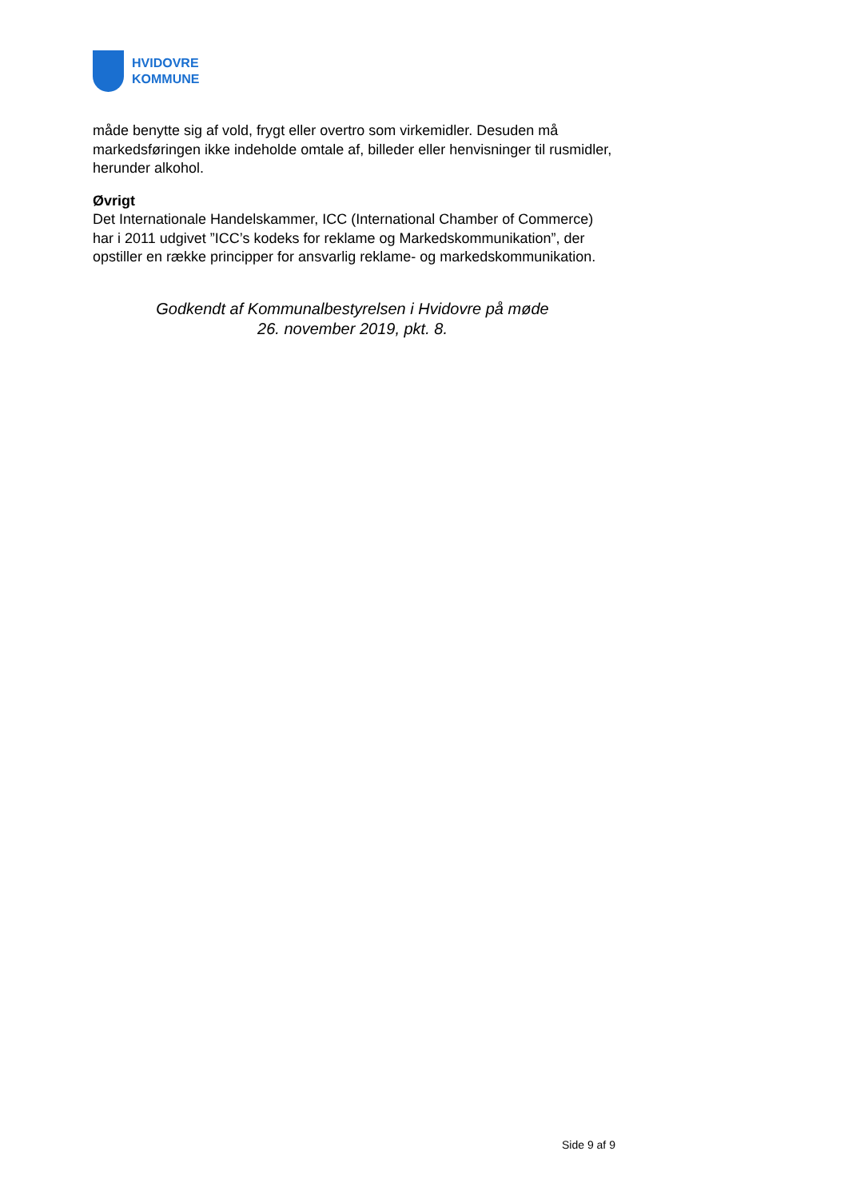HVIDOVRE
KOMMUNE
måde benytte sig af vold, frygt eller overtro som virkemidler. Desuden må markedsføringen ikke indeholde omtale af, billeder eller henvisninger til rusmidler, herunder alkohol.
Øvrigt
Det Internationale Handelskammer, ICC (International Chamber of Commerce) har i 2011 udgivet ”ICC’s kodeks for reklame og Markedskommunikation”, der opstiller en række principper for ansvarlig reklame- og markedskommunikation.
Godkendt af Kommunalbestyrelsen i Hvidovre på møde
26. november 2019, pkt. 8.
Side 9 af 9